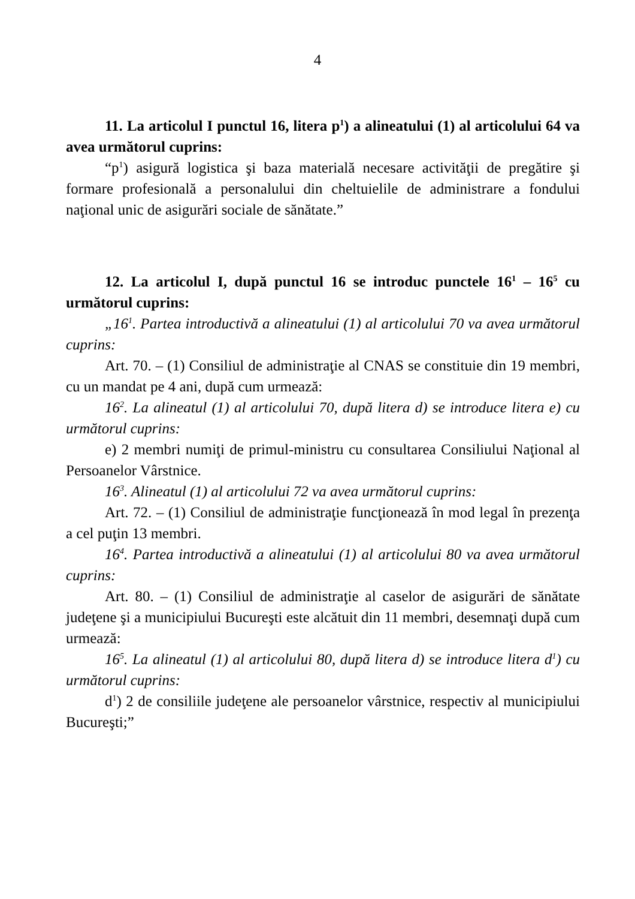4
11. La articolul I punctul 16, litera p<sup>1</sup>) a alineatului (1) al articolului 64 va avea următorul cuprins:
“p<sup>1</sup>) asigură logistica şi baza materială necesare activităţii de pregătire şi formare profesională a personalului din cheltuielile de administrare a fondului naţional unic de asigurări sociale de sănătate.”
12. La articolul I, după punctul 16 se introduc punctele 16<sup>1</sup> – 16<sup>5</sup> cu următorul cuprins:
„16<sup>1</sup>. Partea introductivă a alineatului (1) al articolului 70 va avea următorul cuprins:
Art. 70. – (1) Consiliul de administraţie al CNAS se constituie din 19 membri, cu un mandat pe 4 ani, după cum urmează:
16<sup>2</sup>. La alineatul (1) al articolului 70, după litera d) se introduce litera e) cu următorul cuprins:
e) 2 membri numiţi de primul-ministru cu consultarea Consiliului Naţional al Persoanelor Vârstnice.
16<sup>3</sup>. Alineatul (1) al articolului 72 va avea următorul cuprins:
Art. 72. – (1) Consiliul de administraţie funcţionează în mod legal în prezenţa a cel puţin 13 membri.
16<sup>4</sup>. Partea introductivă a alineatului (1) al articolului 80 va avea următorul cuprins:
Art. 80. – (1) Consiliul de administraţie al caselor de asigurări de sănătate judeţene şi a municipiului Bucureşti este alcătuit din 11 membri, desemnaţi după cum urmează:
16<sup>5</sup>. La alineatul (1) al articolului 80, după litera d) se introduce litera d<sup>1</sup>) cu următorul cuprins:
d<sup>1</sup>) 2 de consiliile judeţene ale persoanelor vârstnice, respectiv al municipiului Bucureşti;”